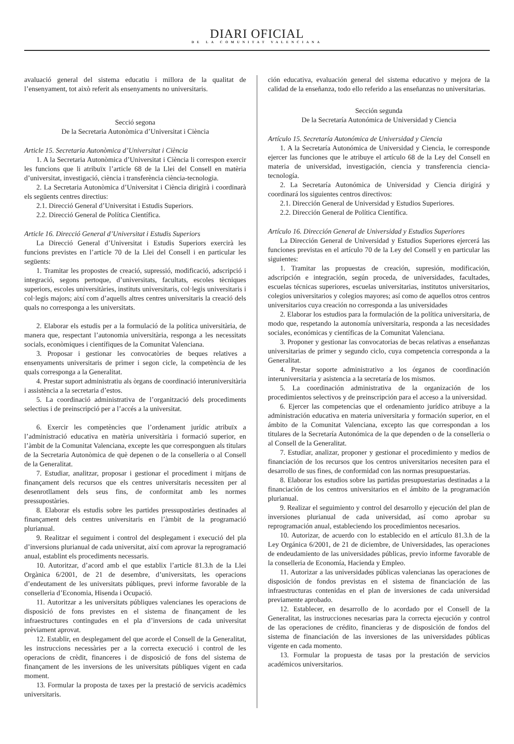DIARI OFICIAL
DE LA COMUNITAT VALENCIANA
avaluació general del sistema educatiu i millora de la qualitat de l’ensenyament, tot això referit als ensenyaments no universitaris.
Secció segona
De la Secretaria Autonòmica d’Universitat i Ciència
Article 15. Secretaria Autonòmica d’Universitat i Ciència
1. A la Secretaria Autonòmica d’Universitat i Ciència li correspon exercir les funcions que li atribuïx l’article 68 de la Llei del Consell en matèria d’universitat, investigació, ciència i transferència ciència-tecnologia.
2. La Secretaria Autonòmica d’Universitat i Ciència dirigirà i coordinarà els següents centres directius:
2.1. Direcció General d’Universitat i Estudis Superiors.
2.2. Direcció General de Política Científica.
Article 16. Direcció General d’Universitat i Estudis Superiors
La Direcció General d’Universitat i Estudis Superiors exercirà les funcions previstes en l’article 70 de la Llei del Consell i en particular les següents:
1. Tramitar les propostes de creació, supressió, modificació, adscripció i integració, segons pertoque, d’universitats, facultats, escoles tècniques superiors, escoles universitàries, instituts universitaris, col·legis universitaris i col·legis majors; així com d’aquells altres centres universitaris la creació dels quals no corresponga a les universitats.
2. Elaborar els estudis per a la formulació de la política universitària, de manera que, respectant l’autonomia universitària, responga a les necessitats socials, econòmiques i científiques de la Comunitat Valenciana.
3. Proposar i gestionar les convocatòries de beques relatives a ensenyaments universitaris de primer i segon cicle, la competència de les quals corresponga a la Generalitat.
4. Prestar suport administratiu als òrgans de coordinació interuniversitària i assistència a la secretaria d’estos.
5. La coordinació administrativa de l’organització dels procediments selectius i de preinscripció per a l’accés a la universitat.
6. Exercir les competències que l’ordenament jurídic atribuïx a l’administració educativa en matèria universitària i formació superior, en l’àmbit de la Comunitat Valenciana, excepte les que corresponguen als titulars de la Secretaria Autonòmica de què depenen o de la conselleria o al Consell de la Generalitat.
7. Estudiar, analitzar, proposar i gestionar el procediment i mitjans de finançament dels recursos que els centres universitaris necessiten per al desenrotllament dels seus fins, de conformitat amb les normes pressupostàries.
8. Elaborar els estudis sobre les partides pressupostàries destinades al finançament dels centres universitaris en l’àmbit de la programació plurianual.
9. Realitzar el seguiment i control del desplegament i execució del pla d’inversions plurianual de cada universitat, així com aprovar la reprogramació anual, establint els procediments necessaris.
10. Autoritzar, d’acord amb el que establix l’article 81.3.h de la Llei Orgànica 6/2001, de 21 de desembre, d’universitats, les operacions d’endeutament de les universitats públiques, previ informe favorable de la conselleria d’Economia, Hisenda i Ocupació.
11. Autoritzar a les universitats públiques valencianes les operacions de disposició de fons previstes en el sistema de finançament de les infraestructures contingudes en el pla d’inversions de cada universitat prèviament aprovat.
12. Establir, en desplegament del que acorde el Consell de la Generalitat, les instruccions necessàries per a la correcta execució i control de les operacions de crèdit, financeres i de disposició de fons del sistema de finançament de les inversions de les universitats públiques vigent en cada moment.
13. Formular la proposta de taxes per la prestació de servicis acadèmics universitaris.
ción educativa, evaluación general del sistema educativo y mejora de la calidad de la enseñanza, todo ello referido a las enseñanzas no universitarias.
Sección segunda
De la Secretaría Autonómica de Universidad y Ciencia
Artículo 15. Secretaría Autonómica de Universidad y Ciencia
1. A la Secretaría Autonómica de Universidad y Ciencia, le corresponde ejercer las funciones que le atribuye el artículo 68 de la Ley del Consell en materia de universidad, investigación, ciencia y transferencia ciencia-tecnología.
2. La Secretaría Autonómica de Universidad y Ciencia dirigirá y coordinará los siguientes centros directivos:
2.1. Dirección General de Universidad y Estudios Superiores.
2.2. Dirección General de Política Científica.
Artículo 16. Dirección General de Universidad y Estudios Superiores
La Dirección General de Universidad y Estudios Superiores ejercerá las funciones previstas en el artículo 70 de la Ley del Consell y en particular las siguientes:
1. Tramitar las propuestas de creación, supresión, modificación, adscripción e integración, según proceda, de universidades, facultades, escuelas técnicas superiores, escuelas universitarias, institutos universitarios, colegios universitarios y colegios mayores; así como de aquellos otros centros universitarios cuya creación no corresponda a las universidades
2. Elaborar los estudios para la formulación de la política universitaria, de modo que, respetando la autonomía universitaria, responda a las necesidades sociales, económicas y científicas de la Comunitat Valenciana.
3. Proponer y gestionar las convocatorias de becas relativas a enseñanzas universitarias de primer y segundo ciclo, cuya competencia corresponda a la Generalitat.
4. Prestar soporte administrativo a los órganos de coordinación interuniversitaria y asistencia a la secretaría de los mismos.
5. La coordinación administrativa de la organización de los procedimientos selectivos y de preinscripción para el acceso a la universidad.
6. Ejercer las competencias que el ordenamiento jurídico atribuye a la administración educativa en materia universitaria y formación superior, en el ámbito de la Comunitat Valenciana, excepto las que correspondan a los titulares de la Secretaría Autonómica de la que dependen o de la conselleria o al Consell de la Generalitat.
7. Estudiar, analizar, proponer y gestionar el procedimiento y medios de financiación de los recursos que los centros universitarios necesiten para el desarrollo de sus fines, de conformidad con las normas presupuestarias.
8. Elaborar los estudios sobre las partidas presupuestarias destinadas a la financiación de los centros universitarios en el ámbito de la programación plurianual.
9. Realizar el seguimiento y control del desarrollo y ejecución del plan de inversiones plurianual de cada universidad, así como aprobar su reprogramación anual, estableciendo los procedimientos necesarios.
10. Autorizar, de acuerdo con lo establecido en el artículo 81.3.h de la Ley Orgánica 6/2001, de 21 de diciembre, de Universidades, las operaciones de endeudamiento de las universidades públicas, previo informe favorable de la conselleria de Economía, Hacienda y Empleo.
11. Autorizar a las universidades públicas valencianas las operaciones de disposición de fondos previstas en el sistema de financiación de las infraestructuras contenidas en el plan de inversiones de cada universidad previamente aprobado.
12. Establecer, en desarrollo de lo acordado por el Consell de la Generalitat, las instrucciones necesarias para la correcta ejecución y control de las operaciones de crédito, financieras y de disposición de fondos del sistema de financiación de las inversiones de las universidades públicas vigente en cada momento.
13. Formular la propuesta de tasas por la prestación de servicios académicos universitarios.